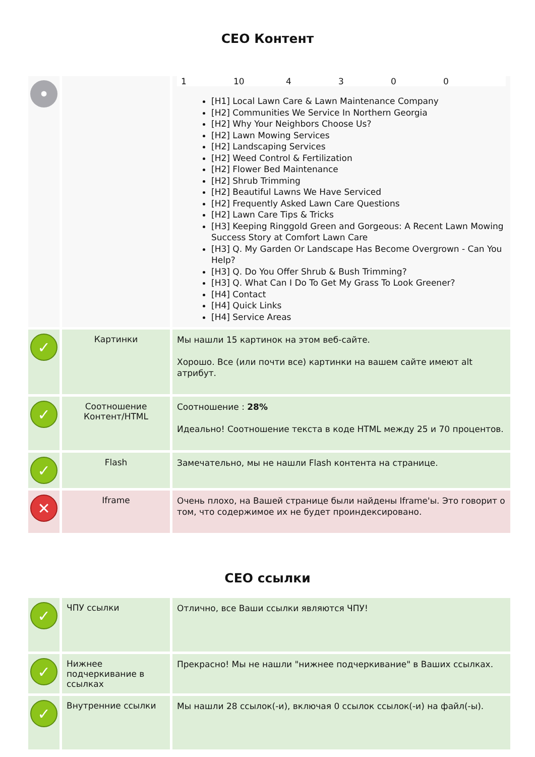СЕО Контент
| • | | 1 10 4 3 0 0 [H1] Local Lawn Care & Lawn Maintenance Company [H2] Communities We Service In Northern Georgia [H2] Why Your Neighbors Choose Us? [H2] Lawn Mowing Services [H2] Landscaping Services [H2] Weed Control & Fertilization [H2] Flower Bed Maintenance [H2] Shrub Trimming [H2] Beautiful Lawns We Have Serviced [H2] Frequently Asked Lawn Care Questions [H2] Lawn Care Tips & Tricks [H3] Keeping Ringgold Green and Gorgeous: A Recent Lawn Mowing Success Story at Comfort Lawn Care [H3] Q. My Garden Or Landscape Has Become Overgrown - Can You Help? [H3] Q. Do You Offer Shrub & Bush Trimming? [H3] Q. What Can I Do To Get My Grass To Look Greener? [H4] Contact [H4] Quick Links [H4] Service Areas |
| ✓ | Картинки | Мы нашли 15 картинок на этом веб-сайте. Хорошо. Все (или почти все) картинки на вашем сайте имеют alt атрибут. |
| ✓ | Соотношение Контент/HTML | Соотношение : 28% Идеально! Соотношение текста в коде HTML между 25 и 70 процентов. |
| ✓ | Flash | Замечательно, мы не нашли Flash контента на странице. |
| ✕ | Iframe | Очень плохо, на Вашей странице были найдены Iframe'ы. Это говорит о том, что содержимое их не будет проиндексировано. |
СЕО ссылки
| ✓ | ЧПУ ссылки | Отлично, все Ваши ссылки являются ЧПУ! |
| ✓ | Нижнее подчеркивание в ссылках | Прекрасно! Мы не нашли "нижнее подчеркивание" в Ваших ссылках. |
| ✓ | Внутренние ссылки | Мы нашли 28 ссылок(-и), включая 0 ссылок ссылок(-и) на файл(-ы). |